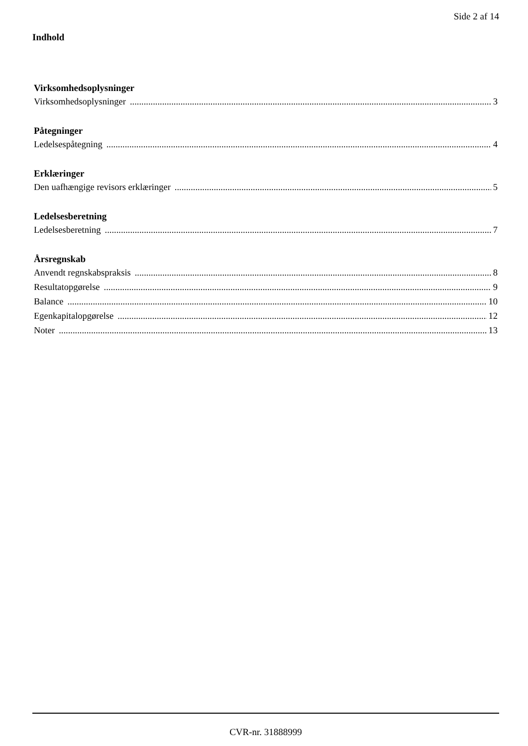Side 2 af 14
Indhold
Virksomhedsoplysninger
Virksomhedsoplysninger 3
Påtegninger
Ledelsespåtegning 4
Erklæringer
Den uafhængige revisors erklæringer 5
Ledelsesberetning
Ledelsesberetning 7
Årsregnskab
Anvendt regnskabspraksis 8
Resultatopgørelse 9
Balance 10
Egenkapitalopgørelse 12
Noter 13
CVR-nr. 31888999